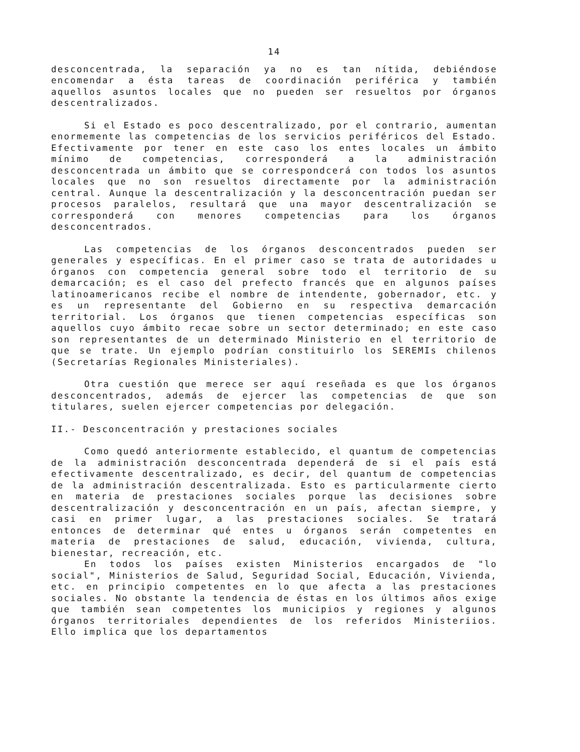14
desconcentrada, la separación ya no es tan nítida, debiéndose encomendar a ésta tareas de coordinación periférica y también aquellos asuntos locales que no pueden ser resueltos por órganos descentralizados.
Si el Estado es poco descentralizado, por el contrario, aumentan enormemente las competencias de los servicios periféricos del Estado. Efectivamente por tener en este caso los entes locales un ámbito mínimo de competencias, corresponderá a la administración desconcentrada un ámbito que se correspondcerá con todos los asuntos locales que no son resueltos directamente por la administración central. Aunque la descentralización y la desconcentración puedan ser procesos paralelos, resultará que una mayor descentralización se corresponderá con menores competencias para los órganos desconcentrados.
Las competencias de los órganos desconcentrados pueden ser generales y específicas. En el primer caso se trata de autoridades u órganos con competencia general sobre todo el territorio de su demarcación; es el caso del prefecto francés que en algunos países latinoamericanos recibe el nombre de intendente, gobernador, etc. y es un representante del Gobierno en su respectiva demarcación territorial. Los órganos que tienen competencias específicas son aquellos cuyo ámbito recae sobre un sector determinado; en este caso son representantes de un determinado Ministerio en el territorio de que se trate. Un ejemplo podrían constituirlo los SEREMIs chilenos (Secretarías Regionales Ministeriales).
Otra cuestión que merece ser aquí reseñada es que los órganos desconcentrados, además de ejercer las competencias de que son titulares, suelen ejercer competencias por delegación.
II.- Desconcentración y prestaciones sociales
Como quedó anteriormente establecido, el quantum de competencias de la administración desconcentrada dependerá de si el país está efectivamente descentralizado, es decir, del quantum de competencias de la administración descentralizada. Esto es particularmente cierto en materia de prestaciones sociales porque las decisiones sobre descentralización y desconcentración en un país, afectan siempre, y casi en primer lugar, a las prestaciones sociales. Se tratará entonces de determinar qué entes u órganos serán competentes en materia de prestaciones de salud, educación, vivienda, cultura, bienestar, recreación, etc.
En todos los países existen Ministerios encargados de "lo social", Ministerios de Salud, Seguridad Social, Educación, Vivienda, etc. en principio competentes en lo que afecta a las prestaciones sociales. No obstante la tendencia de éstas en los últimos años exige que también sean competentes los municipios y regiones y algunos órganos territoriales dependientes de los referidos Ministeriios. Ello implica que los departamentos